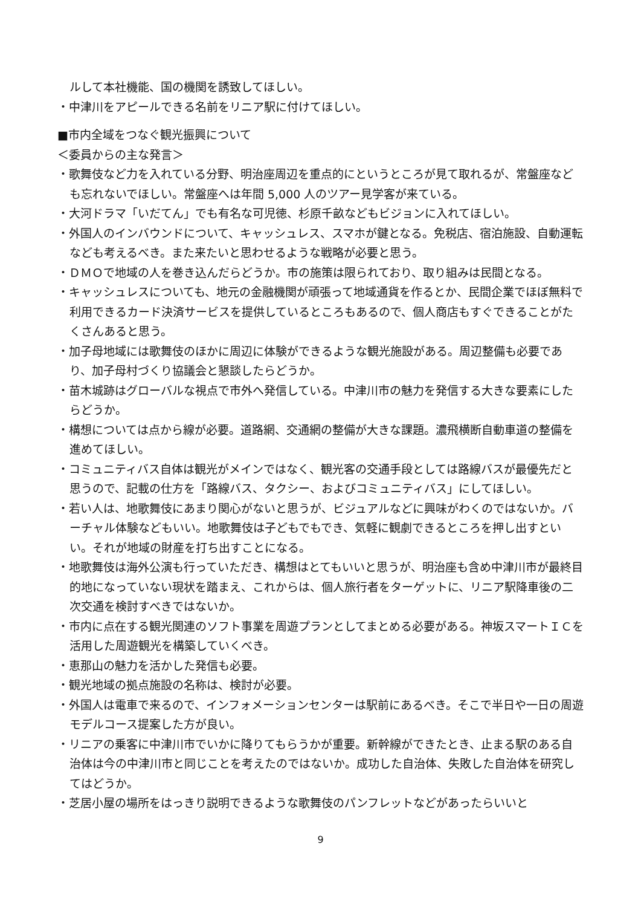ルして本社機能、国の機関を誘致してほしい。
・中津川をアピールできる名前をリニア駅に付けてほしい。
■市内全域をつなぐ観光振興について
＜委員からの主な発言＞
・歌舞伎など力を入れている分野、明治座周辺を重点的にというところが見て取れるが、常盤座なども忘れないでほしい。常盤座へは年間 5,000 人のツアー見学客が来ている。
・大河ドラマ「いだてん」でも有名な可児徳、杉原千畝などもビジョンに入れてほしい。
・外国人のインバウンドについて、キャッシュレス、スマホが鍵となる。免税店、宿泊施設、自動運転なども考えるべき。また来たいと思わせるような戦略が必要と思う。
・ＤＭＯで地域の人を巻き込んだらどうか。市の施策は限られており、取り組みは民間となる。
・キャッシュレスについても、地元の金融機関が頑張って地域通貨を作るとか、民間企業でほぼ無料で利用できるカード決済サービスを提供しているところもあるので、個人商店もすぐできることがたくさんあると思う。
・加子母地域には歌舞伎のほかに周辺に体験ができるような観光施設がある。周辺整備も必要であり、加子母村づくり協議会と懇談したらどうか。
・苗木城跡はグローバルな視点で市外へ発信している。中津川市の魅力を発信する大きな要素にしたらどうか。
・構想については点から線が必要。道路網、交通網の整備が大きな課題。濃飛横断自動車道の整備を進めてほしい。
・コミュニティバス自体は観光がメインではなく、観光客の交通手段としては路線バスが最優先だと思うので、記載の仕方を「路線バス、タクシー、およびコミュニティバス」にしてほしい。
・若い人は、地歌舞伎にあまり関心がないと思うが、ビジュアルなどに興味がわくのではないか。バーチャル体験などもいい。地歌舞伎は子どもでもでき、気軽に観劇できるところを押し出すといい。それが地域の財産を打ち出すことになる。
・地歌舞伎は海外公演も行っていただき、構想はとてもいいと思うが、明治座も含め中津川市が最終目的地になっていない現状を踏まえ、これからは、個人旅行者をターゲットに、リニア駅降車後の二次交通を検討すべきではないか。
・市内に点在する観光関連のソフト事業を周遊プランとしてまとめる必要がある。神坂スマートＩＣを活用した周遊観光を構築していくべき。
・恵那山の魅力を活かした発信も必要。
・観光地域の拠点施設の名称は、検討が必要。
・外国人は電車で来るので、インフォメーションセンターは駅前にあるべき。そこで半日や一日の周遊モデルコース提案した方が良い。
・リニアの乗客に中津川市でいかに降りてもらうかが重要。新幹線ができたとき、止まる駅のある自治体は今の中津川市と同じことを考えたのではないか。成功した自治体、失敗した自治体を研究してはどうか。
・芝居小屋の場所をはっきり説明できるような歌舞伎のパンフレットなどがあったらいいと
9